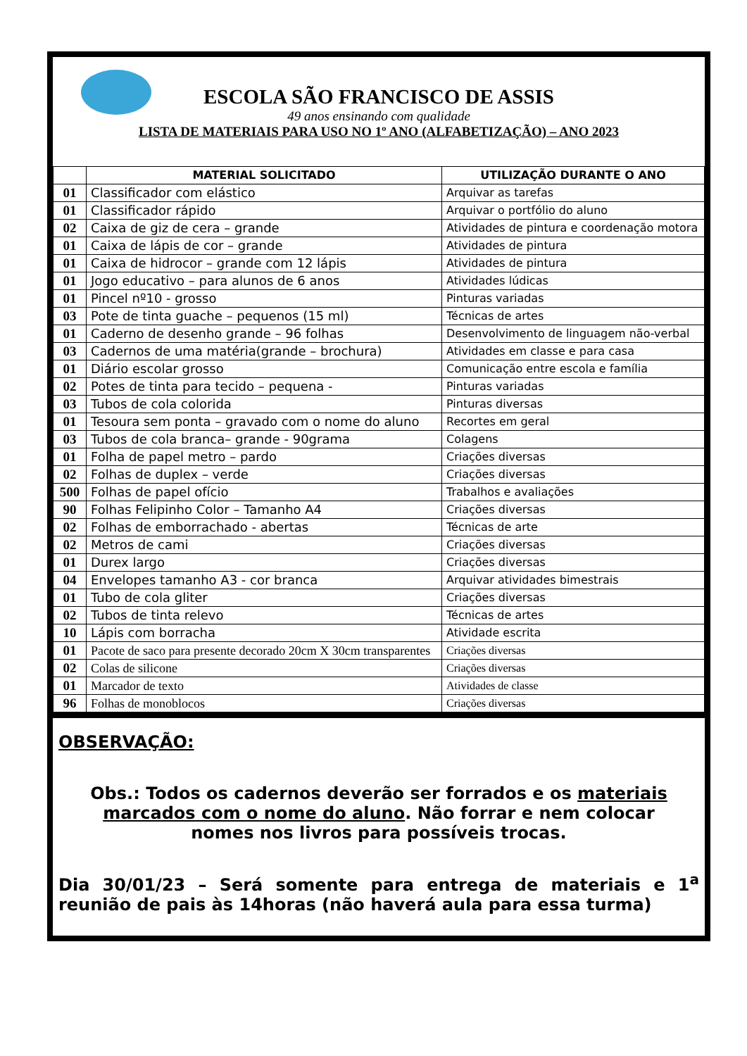ESCOLA SÃO FRANCISCO DE ASSIS
49 anos ensinando com qualidade
LISTA DE MATERIAIS PARA USO NO 1º ANO (ALFABETIZAÇÃO) – ANO 2023
| | MATERIAL SOLICITADO | UTILIZAÇÃO DURANTE O ANO |
| --- | --- | --- |
| 01 | Classificador com elástico | Arquivar as tarefas |
| 01 | Classificador rápido | Arquivar o portfólio do aluno |
| 02 | Caixa de giz de cera – grande | Atividades de pintura e coordenação motora |
| 01 | Caixa de lápis de cor – grande | Atividades de pintura |
| 01 | Caixa de hidrocor – grande com 12 lápis | Atividades de pintura |
| 01 | Jogo educativo – para alunos de 6 anos | Atividades lúdicas |
| 01 | Pincel nº10 - grosso | Pinturas variadas |
| 03 | Pote de tinta guache – pequenos (15 ml) | Técnicas de artes |
| 01 | Caderno de desenho grande – 96 folhas | Desenvolvimento de linguagem não-verbal |
| 03 | Cadernos de uma matéria(grande – brochura) | Atividades em classe e para casa |
| 01 | Diário escolar grosso | Comunicação entre escola e família |
| 02 | Potes de tinta para tecido – pequena - | Pinturas variadas |
| 03 | Tubos de cola colorida | Pinturas diversas |
| 01 | Tesoura sem ponta – gravado com o nome do aluno | Recortes em geral |
| 03 | Tubos de cola branca– grande - 90grama | Colagens |
| 01 | Folha de papel metro – pardo | Criações diversas |
| 02 | Folhas de duplex – verde | Criações diversas |
| 500 | Folhas de papel ofício | Trabalhos e avaliações |
| 90 | Folhas Felipinho Color – Tamanho A4 | Criações diversas |
| 02 | Folhas de emborrachado - abertas | Técnicas de arte |
| 02 | Metros de cami | Criações diversas |
| 01 | Durex largo | Criações diversas |
| 04 | Envelopes tamanho A3 - cor branca | Arquivar atividades bimestrais |
| 01 | Tubo de cola gliter | Criações diversas |
| 02 | Tubos de tinta relevo | Técnicas de artes |
| 10 | Lápis com borracha | Atividade escrita |
| 01 | Pacote de saco para presente decorado 20cm X 30cm transparentes | Criações diversas |
| 02 | Colas de silicone | Criações diversas |
| 01 | Marcador de texto | Atividades de classe |
| 96 | Folhas de monoblocos | Criações diversas |
OBSERVAÇÃO:
Obs.: Todos os cadernos deverão ser forrados e os materiais marcados com o nome do aluno. Não forrar e nem colocar nomes nos livros para possíveis trocas.
Dia 30/01/23 – Será somente para entrega de materiais e 1<sup>a</sup> reunião de pais às 14horas (não haverá aula para essa turma)